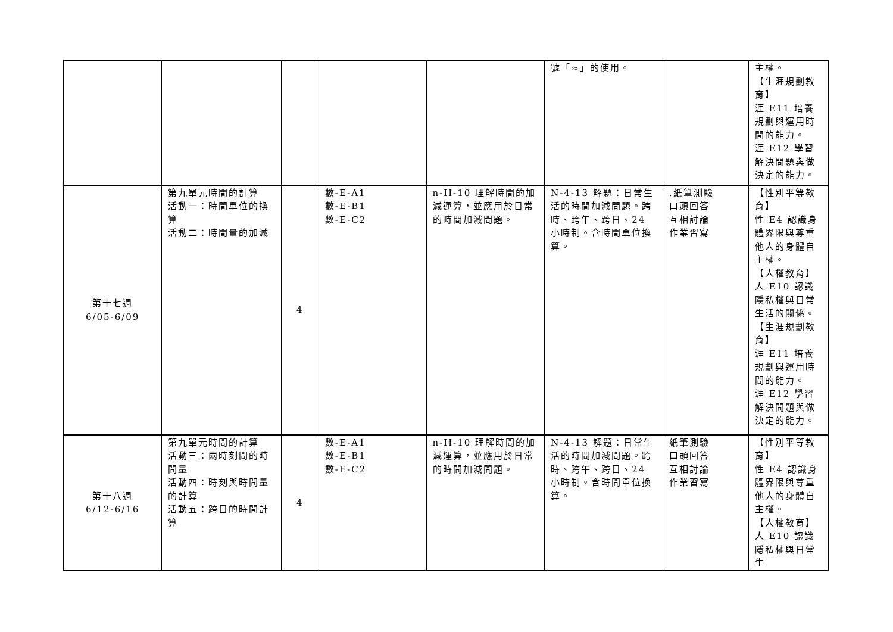| | | | | | 號「≈」的使用。 | | 主權。 【生涯規劃教育】 涯 E11 培養規劃與運用時間的能力。 涯 E12 學習解決問題與做決定的能力。 |
| 第十七週 6/05-6/09 | 第九單元時間的計算 活動一：時間單位的換算 活動二：時間量的加減 | 4 | 數-E-A1 數-E-B1 數-E-C2 | n-II-10 理解時間的加減運算，並應用於日常的時間加減問題。 | N-4-13 解題：日常生活的時間加減問題。跨時、跨午、跨日、24 小時制。含時間單位換算。 | .紙筆測驗 口頭回答 互相討論 作業習寫 | 【性別平等教育】 性 E4 認識身體界限與尊重他人的身體自主權。 【人權教育】 人 E10 認識隱私權與日常生活的關係。 【生涯規劃教育】 涯 E11 培養規劃與運用時間的能力。 涯 E12 學習解決問題與做決定的能力。 |
| 第十八週 6/12-6/16 | 第九單元時間的計算 活動三：兩時刻間的時間量 活動四：時刻與時間量的計算 活動五：跨日的時間計算 | 4 | 數-E-A1 數-E-B1 數-E-C2 | n-II-10 理解時間的加減運算，並應用於日常的時間加減問題。 | N-4-13 解題：日常生活的時間加減問題。跨時、跨午、跨日、24 小時制。含時間單位換算。 | 紙筆測驗 口頭回答 互相討論 作業習寫 | 【性別平等教育】 性 E4 認識身體界限與尊重他人的身體自主權。 【人權教育】 人 E10 認識隱私權與日常生 |